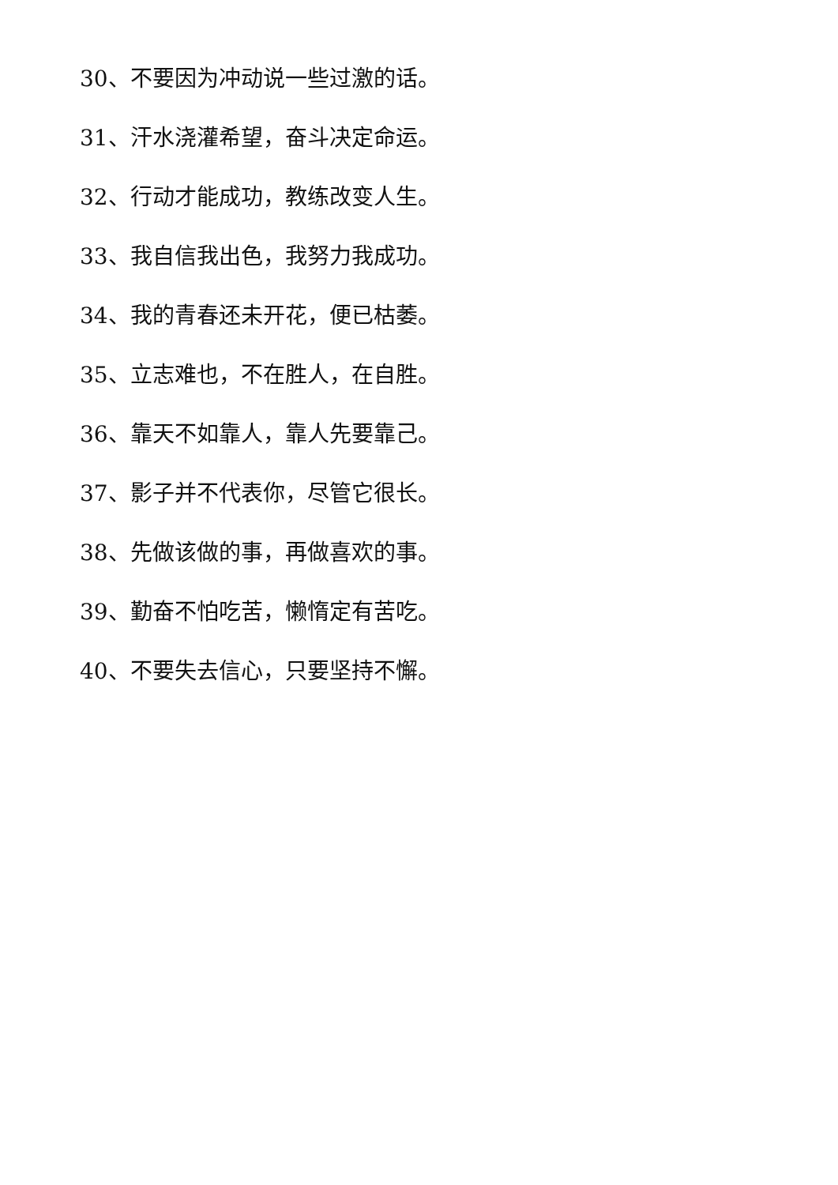30、不要因为冲动说一些过激的话。
31、汗水浇灌希望，奋斗决定命运。
32、行动才能成功，教练改变人生。
33、我自信我出色，我努力我成功。
34、我的青春还未开花，便已枯萎。
35、立志难也，不在胜人，在自胜。
36、靠天不如靠人，靠人先要靠己。
37、影子并不代表你，尽管它很长。
38、先做该做的事，再做喜欢的事。
39、勤奋不怕吃苦，懒惰定有苦吃。
40、不要失去信心，只要坚持不懈。